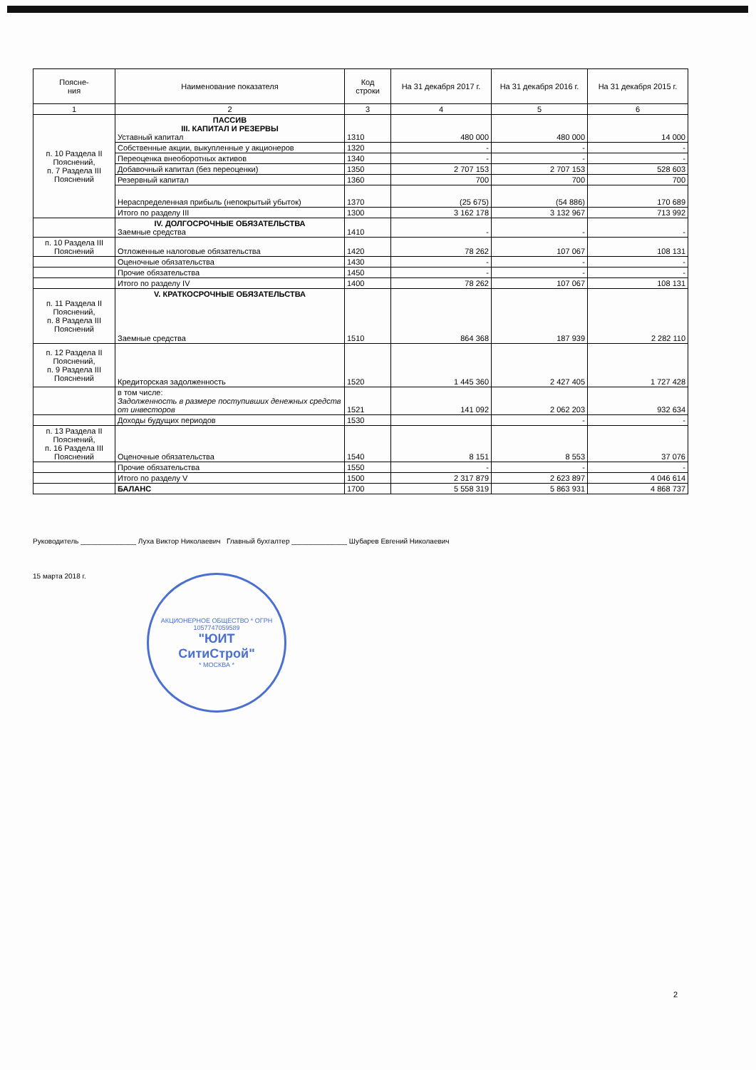| Поясне- ния | Наименование показателя | Код строки | На 31 декабря 2017 г. | На 31 декабря 2016 г. | На 31 декабря 2015 г. |
| --- | --- | --- | --- | --- | --- |
| 1 | 2 | 3 | 4 | 5 | 6 |
| п. 10 Раздела II Пояснений, п. 7 Раздела III Пояснений | ПАССИВ III. КАПИТАЛ И РЕЗЕРВЫ Уставный капитал | 1310 | 480 000 | 480 000 | 14 000 |
| | Собственные акции, выкупленные у акционеров | 1320 | - | - | - |
| | Переоценка внеоборотных активов | 1340 | - | - | - |
| | Добавочный капитал (без переоценки) | 1350 | 2 707 153 | 2 707 153 | 528 603 |
| | Резервный капитал | 1360 | 700 | 700 | 700 |
| | Нераспределенная прибыль (непокрытый убыток) | 1370 | (25 675) | (54 886) | 170 689 |
| | Итого по разделу III | 1300 | 3 162 178 | 3 132 967 | 713 992 |
| | IV. ДОЛГОСРОЧНЫЕ ОБЯЗАТЕЛЬСТВА Заемные средства | 1410 | - | - | - |
| п. 10 Раздела III Пояснений | Отложенные налоговые обязательства | 1420 | 78 262 | 107 067 | 108 131 |
| | Оценочные обязательства | 1430 | - | - | - |
| | Прочие обязательства | 1450 | - | - | - |
| | Итого по разделу IV | 1400 | 78 262 | 107 067 | 108 131 |
| п. 11 Раздела II Пояснений, п. 8 Раздела III Пояснений | V. КРАТКОСРОЧНЫЕ ОБЯЗАТЕЛЬСТВА Заемные средства | 1510 | 864 368 | 187 939 | 2 282 110 |
| п. 12 Раздела II Пояснений, п. 9 Раздела III Пояснений | Кредиторская задолженность | 1520 | 1 445 360 | 2 427 405 | 1 727 428 |
| | в том числе: Задолженность в размере поступивших денежных средств от инвесторов | 1521 | 141 092 | 2 062 203 | 932 634 |
| | Доходы будущих периодов | 1530 | | - | - |
| п. 13 Раздела II Пояснений, п. 16 Раздела III Пояснений | Оценочные обязательства | 1540 | 8 151 | 8 553 | 37 076 |
| | Прочие обязательства | 1550 | - | - | - |
| | Итого по разделу V | 1500 | 2 317 879 | 2 623 897 | 4 046 614 |
| | БАЛАНС | 1700 | 5 558 319 | 5 863 931 | 4 868 737 |
Руководитель ______________ Луха Виктор Николаевич Главный бухгалтер ______________ Шубарев Евгений Николаевич
15 марта 2018 г.
АКЦИОНЕРНОЕ ОБЩЕСТВО * ОГРН 1057747059589
"ЮИТ
СитиСтрой"
* МОСКВА *
2